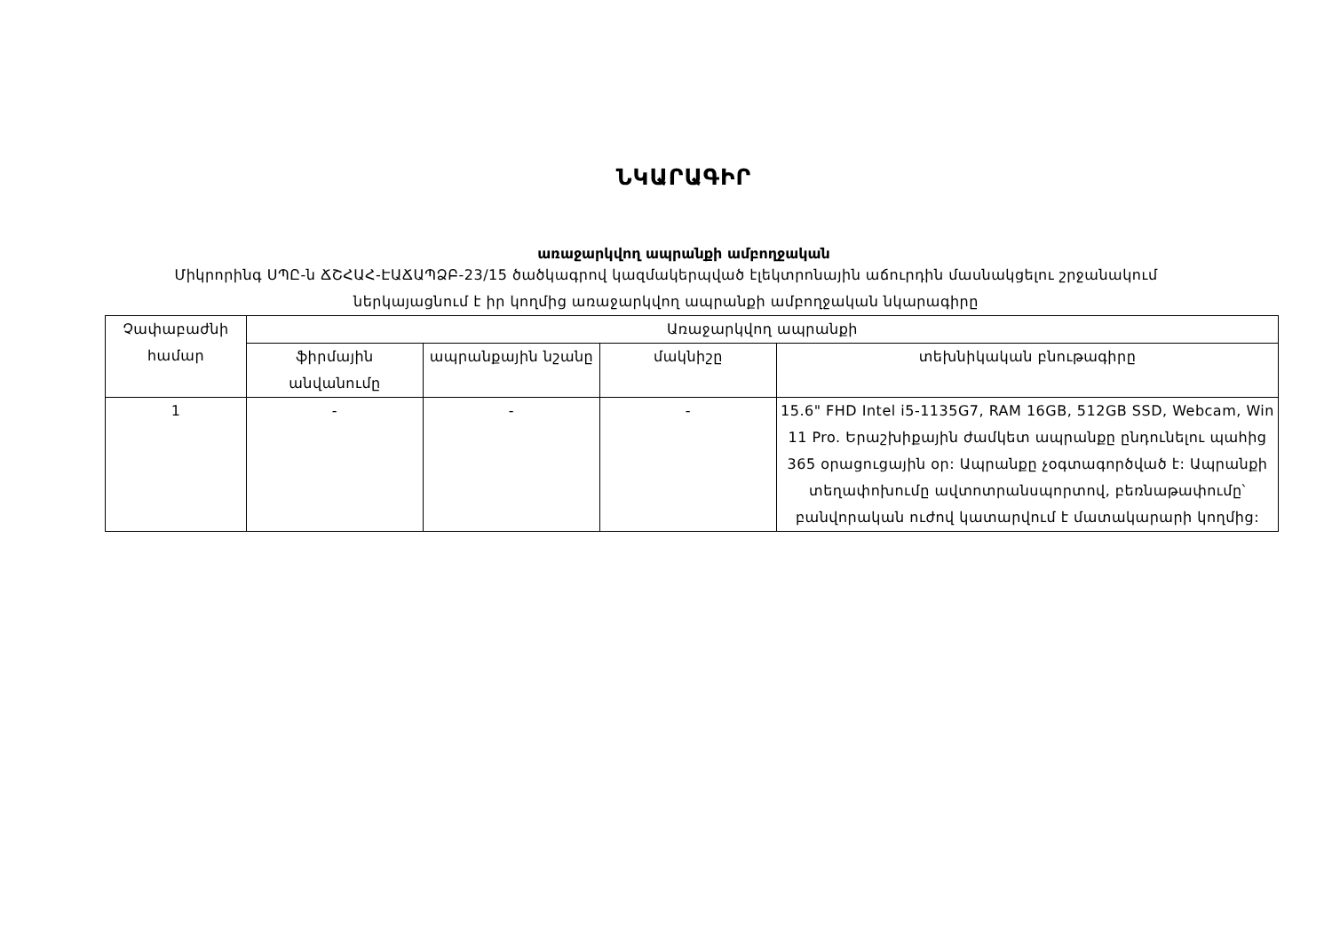ՆԿԱՐԱԳԻՐ
առաջարկվող ապրանքի ամբողջական
Միկրորինգ ՍՊԸ-ն ՃՇՀԱՀ-ԷԱՃԱՊՁԲ-23/15 ծածկագրով կազմակերպված էլեկտրոնային աճուրդին մասնակցելու շրջանակում ներկայացնում է իր կողմից առաջարկվող ապրանքի ամբողջական նկարագիրը
| Չափաբաժնի համար | Առաջարկվող ապրանքի | | | |
| --- | --- | --- | --- | --- |
| | ֆիրմային անվանումը | ապրանքային նշանը | մակնիշը | տեխնիկական բնութագիրը |
| 1 | - | - | - | 15.6" FHD Intel i5-1135G7, RAM 16GB, 512GB SSD, Webcam, Win 11 Pro. Երաշխիքային ժամկետ ապրանքը ընդունելու պահից 365 օրացուցային օր: Ապրանքը չօգտագործված է: Ապրանքի տեղափոխումը ավտոտրանսպորտով, բեռնաթափումը՝ բանվորական ուժով կատարվում է մատակարարի կողմից: |